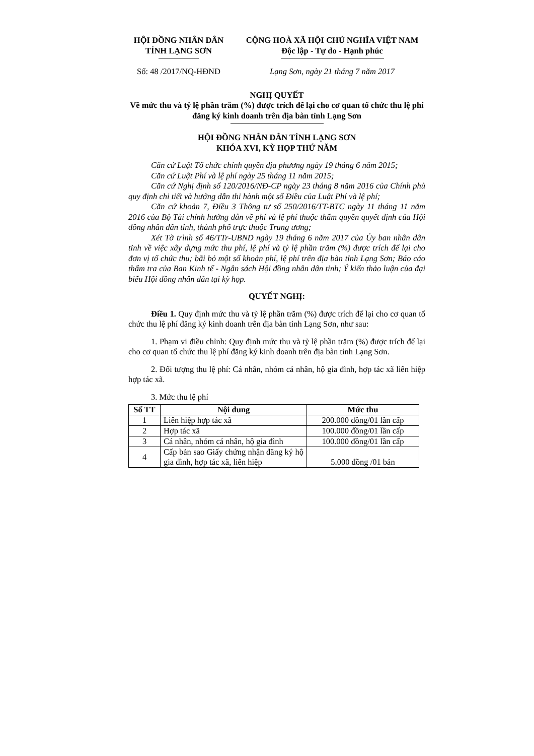HỘI ĐỒNG NHÂN DÂN
TỈNH LẠNG SƠN
Số: 48 /2017/NQ-HĐND
CỘNG HOÀ XÃ HỘI CHỦ NGHĨA VIỆT NAM
Độc lập - Tự do - Hạnh phúc
Lạng Sơn, ngày 21 tháng 7 năm 2017
NGHỊ QUYẾT
Về mức thu và tỷ lệ phần trăm (%) được trích để lại cho cơ quan tổ chức thu lệ phí đăng ký kinh doanh trên địa bàn tỉnh Lạng Sơn
HỘI ĐỒNG NHÂN DÂN TỈNH LẠNG SƠN
KHÓA XVI, KỲ HỌP THỨ NĂM
Căn cứ Luật Tổ chức chính quyền địa phương ngày 19 tháng 6 năm 2015;
Căn cứ Luật Phí và lệ phí ngày 25 tháng 11 năm 2015;
Căn cứ Nghị định số 120/2016/NĐ-CP ngày 23 tháng 8 năm 2016 của Chính phủ quy định chi tiết và hướng dẫn thi hành một số Điều của Luật Phí và lệ phí;
Căn cứ khoản 7, Điều 3 Thông tư số 250/2016/TT-BTC ngày 11 tháng 11 năm 2016 của Bộ Tài chính hướng dẫn về phí và lệ phí thuộc thẩm quyền quyết định của Hội đồng nhân dân tỉnh, thành phố trực thuộc Trung ương;
Xét Tờ trình số 46/TTr-UBND ngày 19 tháng 6 năm 2017 của Ủy ban nhân dân tỉnh về việc xây dựng mức thu phí, lệ phí và tỷ lệ phần trăm (%) được trích để lại cho đơn vị tổ chức thu; bãi bỏ một số khoản phí, lệ phí trên địa bàn tỉnh Lạng Sơn; Báo cáo thẩm tra của Ban Kinh tế - Ngân sách Hội đồng nhân dân tỉnh; Ý kiến thảo luận của đại biểu Hội đồng nhân dân tại kỳ họp.
QUYẾT NGHỊ:
Điều 1. Quy định mức thu và tỷ lệ phần trăm (%) được trích để lại cho cơ quan tổ chức thu lệ phí đăng ký kinh doanh trên địa bàn tỉnh Lạng Sơn, như sau:
1. Phạm vi điều chỉnh: Quy định mức thu và tỷ lệ phần trăm (%) được trích để lại cho cơ quan tổ chức thu lệ phí đăng ký kinh doanh trên địa bàn tỉnh Lạng Sơn.
2. Đối tượng thu lệ phí: Cá nhân, nhóm cá nhân, hộ gia đình, hợp tác xã liên hiệp hợp tác xã.
3. Mức thu lệ phí
| Số TT | Nội dung | Mức thu |
| --- | --- | --- |
| 1 | Liên hiệp hợp tác xã | 200.000 đồng/01 lần cấp |
| 2 | Hợp tác xã | 100.000 đồng/01 lần cấp |
| 3 | Cá nhân, nhóm cá nhân, hộ gia đình | 100.000 đồng/01 lần cấp |
| 4 | Cấp bản sao Giấy chứng nhận đăng ký hộ gia đình, hợp tác xã, liên hiệp | 5.000 đồng /01 bản |